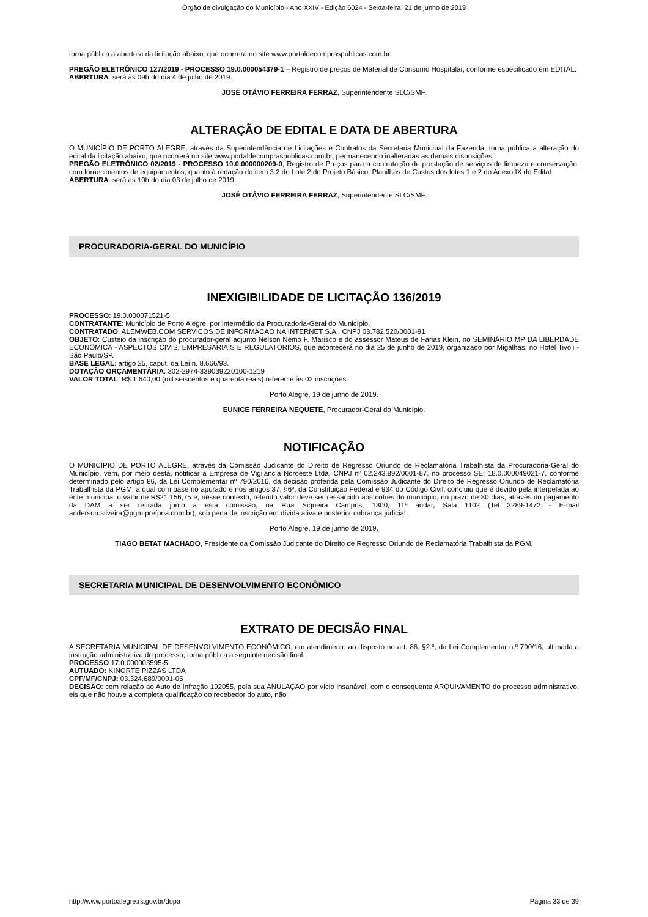Órgão de divulgação do Município - Ano XXIV - Edição 6024 - Sexta-feira, 21 de junho de 2019
torna pública a abertura da licitação abaixo, que ocorrerá no site www.portaldecompraspublicas.com.br.
PREGÃO ELETRÔNICO 127/2019 - PROCESSO 19.0.000054379-1 – Registro de preços de Material de Consumo Hospitalar, conforme especificado em EDITAL.
ABERTURA: será às 09h do dia 4 de julho de 2019.
JOSÉ OTÁVIO FERREIRA FERRAZ, Superintendente SLC/SMF.
ALTERAÇÃO DE EDITAL E DATA DE ABERTURA
O MUNICÍPIO DE PORTO ALEGRE, através da Superintendência de Licitações e Contratos da Secretaria Municipal da Fazenda, torna pública a alteração do edital da licitação abaixo, que ocorrerá no site www.portaldecompraspublicas.com.br, permanecendo inalteradas as demais disposições.
PREGÃO ELETRÔNICO 02/2019 - PROCESSO 19.0.000000209-0, Registro de Preços para a contratação de prestação de serviços de limpeza e conservação, com fornecimentos de equipamentos, quanto à redação do item 3.2 do Lote 2 do Projeto Básico, Planilhas de Custos dos lotes 1 e 2 do Anexo IX do Edital.
ABERTURA: será às 10h do dia 03 de julho de 2019.
JOSÉ OTÁVIO FERREIRA FERRAZ, Superintendente SLC/SMF.
PROCURADORIA-GERAL DO MUNICÍPIO
INEXIGIBILIDADE DE LICITAÇÃO 136/2019
PROCESSO: 19.0.000071521-5
CONTRATANTE: Município de Porto Alegre, por intermédio da Procuradoria-Geral do Município.
CONTRATADO: ALEMWEB.COM SERVICOS DE INFORMACAO NA INTERNET S.A., CNPJ 03.782.520/0001-91
OBJETO: Custeio da inscrição do procurador-geral adjunto Nelson Nemo F. Marisco e do assessor Mateus de Farias Klein, no SEMINÁRIO MP DA LIBERDADE ECONÔMICA - ASPECTOS CIVIS, EMPRESARIAIS E REGULATÓRIOS, que acontecerá no dia 25 de junho de 2019, organizado por Migalhas, no Hotel Tivoli - São Paulo/SP.
BASE LEGAL: artigo 25, caput, da Lei n. 8.666/93.
DOTAÇÃO ORÇAMENTÁRIA: 302-2974-339039220100-1219
VALOR TOTAL: R$ 1.640,00 (mil seiscentos e quarenta reais) referente às 02 inscrições.
Porto Alegre, 19 de junho de 2019.
EUNICE FERREIRA NEQUETE, Procurador-Geral do Município.
NOTIFICAÇÃO
O MUNICÍPIO DE PORTO ALEGRE, através da Comissão Judicante do Direito de Regresso Oriundo de Reclamatória Trabalhista da Procuradoria-Geral do Município, vem, por meio desta, notificar a Empresa de Vigilância Noroeste Ltda, CNPJ nº 02.243.892/0001-87, no processo SEI 18.0.000049021-7, conforme determinado pelo artigo 86, da Lei Complementar nº 790/2016, da decisão proferida pela Comissão Judicante do Direito de Regresso Oriundo de Reclamatória Trabalhista da PGM, a qual com base no apurado e nos artigos 37, §6º, da Constituição Federal e 934 do Código Civil, concluiu que é devido pela interpelada ao ente municipal o valor de R$21.156,75 e, nesse contexto, referido valor deve ser ressarcido aos cofres do município, no prazo de 30 dias, através do pagamento da DAM a ser retirada junto a esta comissão, na Rua Siqueira Campos, 1300, 11º andar, Sala 1102 (Tel 3289-1472 - E-mail anderson.silveira@pgm.prefpoa.com.br), sob pena de inscrição em dívida ativa e posterior cobrança judicial.
Porto Alegre, 19 de junho de 2019.
TIAGO BETAT MACHADO, Presidente da Comissão Judicante do Direito de Regresso Oriundo de Reclamatória Trabalhista da PGM.
SECRETARIA MUNICIPAL DE DESENVOLVIMENTO ECONÔMICO
EXTRATO DE DECISÃO FINAL
A SECRETARIA MUNICIPAL DE DESENVOLVIMENTO ECONÔMICO, em atendimento ao disposto no art. 86, §2.º, da Lei Complementar n.º 790/16, ultimada a instrução administrativa do processo, torna pública a seguinte decisão final:
PROCESSO 17.0.000003595-5
AUTUADO: KINORTE PIZZAS LTDA
CPF/MF/CNPJ: 03.324.689/0001-06
DECISÃO: com relação ao Auto de Infração 192055, pela sua ANULAÇÃO por vício insanável, com o consequente ARQUIVAMENTO do processo administrativo, eis que não houve a completa qualificação do recebedor do auto, não
http://www.portoalegre.rs.gov.br/dopa Página 33 de 39